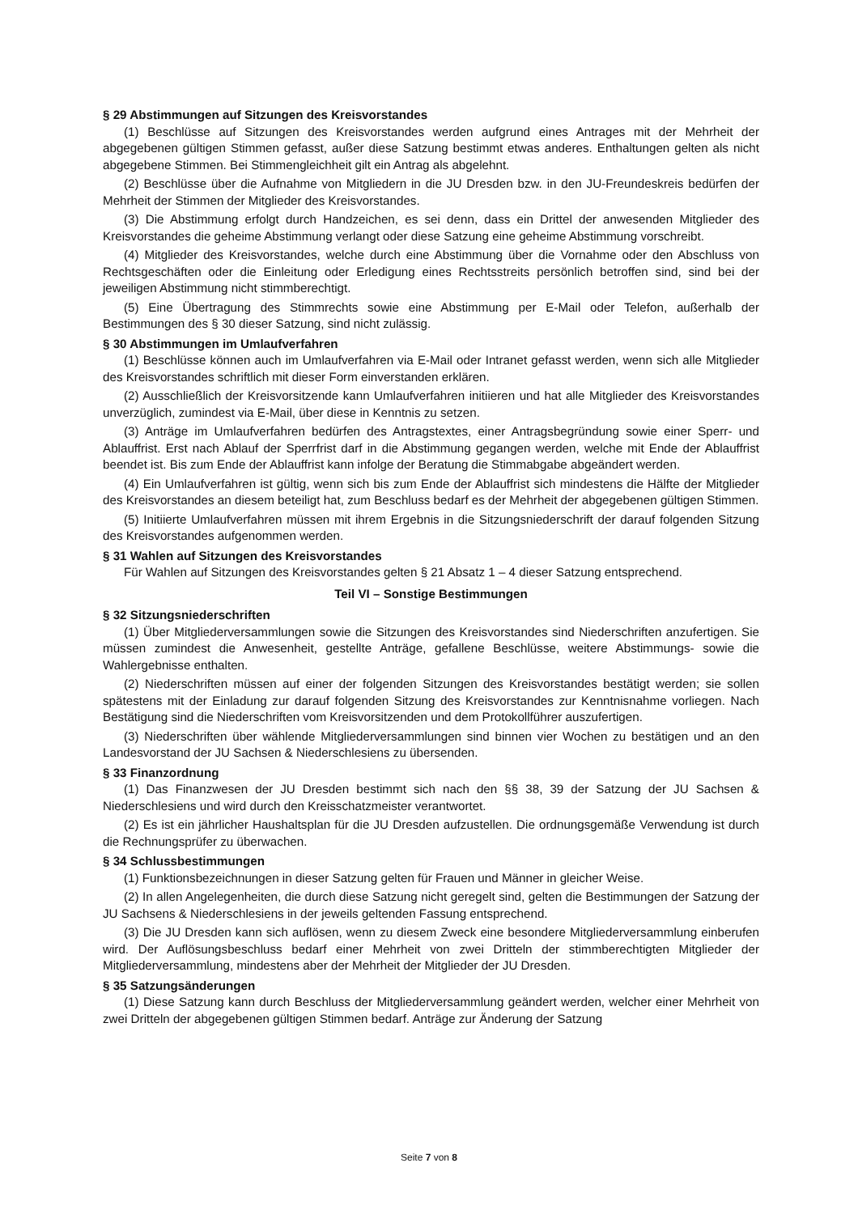§ 29 Abstimmungen auf Sitzungen des Kreisvorstandes
(1) Beschlüsse auf Sitzungen des Kreisvorstandes werden aufgrund eines Antrages mit der Mehrheit der abgegebenen gültigen Stimmen gefasst, außer diese Satzung bestimmt etwas anderes. Enthaltungen gelten als nicht abgegebene Stimmen. Bei Stimmengleichheit gilt ein Antrag als abgelehnt.
(2) Beschlüsse über die Aufnahme von Mitgliedern in die JU Dresden bzw. in den JU-Freundeskreis bedürfen der Mehrheit der Stimmen der Mitglieder des Kreisvorstandes.
(3) Die Abstimmung erfolgt durch Handzeichen, es sei denn, dass ein Drittel der anwesenden Mitglieder des Kreisvorstandes die geheime Abstimmung verlangt oder diese Satzung eine geheime Abstimmung vorschreibt.
(4) Mitglieder des Kreisvorstandes, welche durch eine Abstimmung über die Vornahme oder den Abschluss von Rechtsgeschäften oder die Einleitung oder Erledigung eines Rechtsstreits persönlich betroffen sind, sind bei der jeweiligen Abstimmung nicht stimmberechtigt.
(5) Eine Übertragung des Stimmrechts sowie eine Abstimmung per E-Mail oder Telefon, außerhalb der Bestimmungen des § 30 dieser Satzung, sind nicht zulässig.
§ 30 Abstimmungen im Umlaufverfahren
(1) Beschlüsse können auch im Umlaufverfahren via E-Mail oder Intranet gefasst werden, wenn sich alle Mitglieder des Kreisvorstandes schriftlich mit dieser Form einverstanden erklären.
(2) Ausschließlich der Kreisvorsitzende kann Umlaufverfahren initiieren und hat alle Mitglieder des Kreisvorstandes unverzüglich, zumindest via E-Mail, über diese in Kenntnis zu setzen.
(3) Anträge im Umlaufverfahren bedürfen des Antragstextes, einer Antragsbegründung sowie einer Sperr- und Ablauffrist. Erst nach Ablauf der Sperrfrist darf in die Abstimmung gegangen werden, welche mit Ende der Ablauffrist beendet ist. Bis zum Ende der Ablauffrist kann infolge der Beratung die Stimmabgabe abgeändert werden.
(4) Ein Umlaufverfahren ist gültig, wenn sich bis zum Ende der Ablauffrist sich mindestens die Hälfte der Mitglieder des Kreisvorstandes an diesem beteiligt hat, zum Beschluss bedarf es der Mehrheit der abgegebenen gültigen Stimmen.
(5) Initiierte Umlaufverfahren müssen mit ihrem Ergebnis in die Sitzungsniederschrift der darauf folgenden Sitzung des Kreisvorstandes aufgenommen werden.
§ 31 Wahlen auf Sitzungen des Kreisvorstandes
Für Wahlen auf Sitzungen des Kreisvorstandes gelten § 21 Absatz 1 – 4 dieser Satzung entsprechend.
Teil VI – Sonstige Bestimmungen
§ 32 Sitzungsniederschriften
(1) Über Mitgliederversammlungen sowie die Sitzungen des Kreisvorstandes sind Niederschriften anzufertigen. Sie müssen zumindest die Anwesenheit, gestellte Anträge, gefallene Beschlüsse, weitere Abstimmungs- sowie die Wahlergebnisse enthalten.
(2) Niederschriften müssen auf einer der folgenden Sitzungen des Kreisvorstandes bestätigt werden; sie sollen spätestens mit der Einladung zur darauf folgenden Sitzung des Kreisvorstandes zur Kenntnisnahme vorliegen. Nach Bestätigung sind die Niederschriften vom Kreisvorsitzenden und dem Protokollführer auszufertigen.
(3) Niederschriften über wählende Mitgliederversammlungen sind binnen vier Wochen zu bestätigen und an den Landesvorstand der JU Sachsen & Niederschlesiens zu übersenden.
§ 33 Finanzordnung
(1) Das Finanzwesen der JU Dresden bestimmt sich nach den §§ 38, 39 der Satzung der JU Sachsen & Niederschlesiens und wird durch den Kreisschatzmeister verantwortet.
(2) Es ist ein jährlicher Haushaltsplan für die JU Dresden aufzustellen. Die ordnungsgemäße Verwendung ist durch die Rechnungsprüfer zu überwachen.
§ 34 Schlussbestimmungen
(1) Funktionsbezeichnungen in dieser Satzung gelten für Frauen und Männer in gleicher Weise.
(2) In allen Angelegenheiten, die durch diese Satzung nicht geregelt sind, gelten die Bestimmungen der Satzung der JU Sachsens & Niederschlesiens in der jeweils geltenden Fassung entsprechend.
(3) Die JU Dresden kann sich auflösen, wenn zu diesem Zweck eine besondere Mitgliederversammlung einberufen wird. Der Auflösungsbeschluss bedarf einer Mehrheit von zwei Dritteln der stimmberechtigten Mitglieder der Mitgliederversammlung, mindestens aber der Mehrheit der Mitglieder der JU Dresden.
§ 35 Satzungsänderungen
(1) Diese Satzung kann durch Beschluss der Mitgliederversammlung geändert werden, welcher einer Mehrheit von zwei Dritteln der abgegebenen gültigen Stimmen bedarf. Anträge zur Änderung der Satzung
Seite 7 von 8